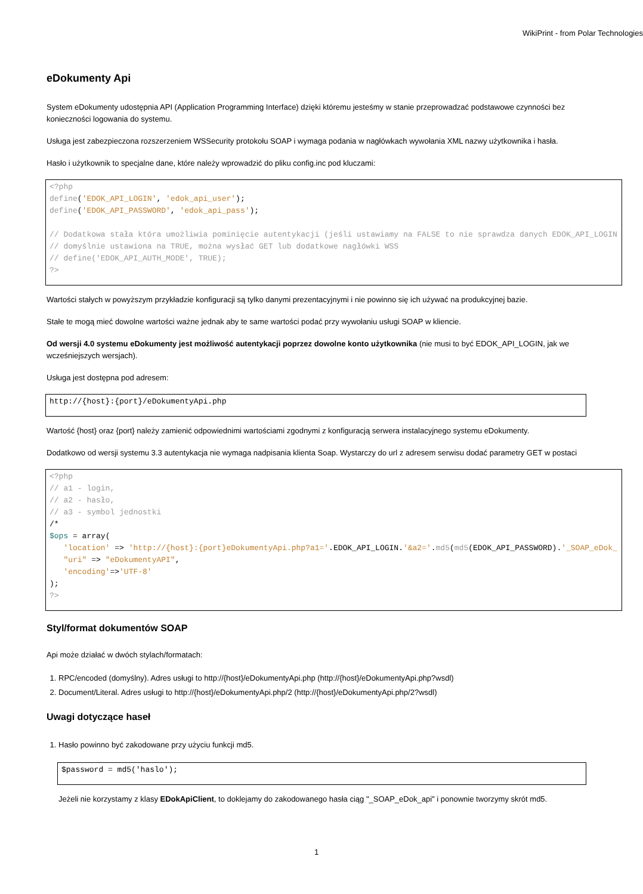WikiPrint - from Polar Technologies
eDokumenty Api
System eDokumenty udostępnia API (Application Programming Interface) dzięki któremu jesteśmy w stanie przeprowadzać podstawowe czynności bez konieczności logowania do systemu.
Usługa jest zabezpieczona rozszerzeniem WSSecurity protokołu SOAP i wymaga podania w nagłówkach wywołania XML nazwy użytkownika i hasła.
Hasło i użytkownik to specjalne dane, które należy wprowadzić do pliku config.inc pod kluczami:
<?php
define('EDOK_API_LOGIN', 'edok_api_user');
define('EDOK_API_PASSWORD', 'edok_api_pass');

// Dodatkowa stała która umożliwia pominięcie autentykacji (jeśli ustawiamy na FALSE to nie sprawdza danych EDOK_API_LOGIN
// domyślnie ustawiona na TRUE, można wysłać GET lub dodatkowe nagłówki WSS
// define('EDOK_API_AUTH_MODE', TRUE);
?>
Wartości stałych w powyższym przykładzie konfiguracji są tylko danymi prezentacyjnymi i nie powinno się ich używać na produkcyjnej bazie.
Stałe te mogą mieć dowolne wartości ważne jednak aby te same wartości podać przy wywołaniu usługi SOAP w kliencie.
Od wersji 4.0 systemu eDokumenty jest możliwość autentykacji poprzez dowolne konto użytkownika (nie musi to być EDOK_API_LOGIN, jak we wcześniejszych wersjach).
Usługa jest dostępna pod adresem:
http://{host}:{port}/eDokumentyApi.php
Wartość {host} oraz {port} należy zamienić odpowiednimi wartościami zgodnymi z konfiguracją serwera instalacyjnego systemu eDokumenty.
Dodatkowo od wersji systemu 3.3 autentykacja nie wymaga nadpisania klienta Soap. Wystarczy do url z adresem serwisu dodać parametry GET w postaci
<?php
// a1 - login,
// a2 - hasło,
// a3 - symbol jednostki
/*
$ops = array(
   'location' => 'http://{host}:{port}eDokumentyApi.php?a1='.EDOK_API_LOGIN.'&a2='.md5(md5(EDOK_API_PASSWORD).'_SOAP_eDok_
   "uri" => "eDokumentyAPI",
   'encoding'=>'UTF-8'
);
?>
Styl/format dokumentów SOAP
Api może działać w dwóch stylach/formatach:
1. RPC/encoded (domyślny). Adres usługi to http://{host}/eDokumentyApi.php (http://{host}/eDokumentyApi.php?wsdl)
2. Document/Literal. Adres usługi to http://{host}/eDokumentyApi.php/2 (http://{host}/eDokumentyApi.php/2?wsdl)
Uwagi dotyczące haseł
1. Hasło powinno być zakodowane przy użyciu funkcji md5.
$password = md5('haslo');
Jeżeli nie korzystamy z klasy EDokApiClient, to doklejamy do zakodowanego hasła ciąg "_SOAP_eDok_api" i ponownie tworzymy skrót md5.
1